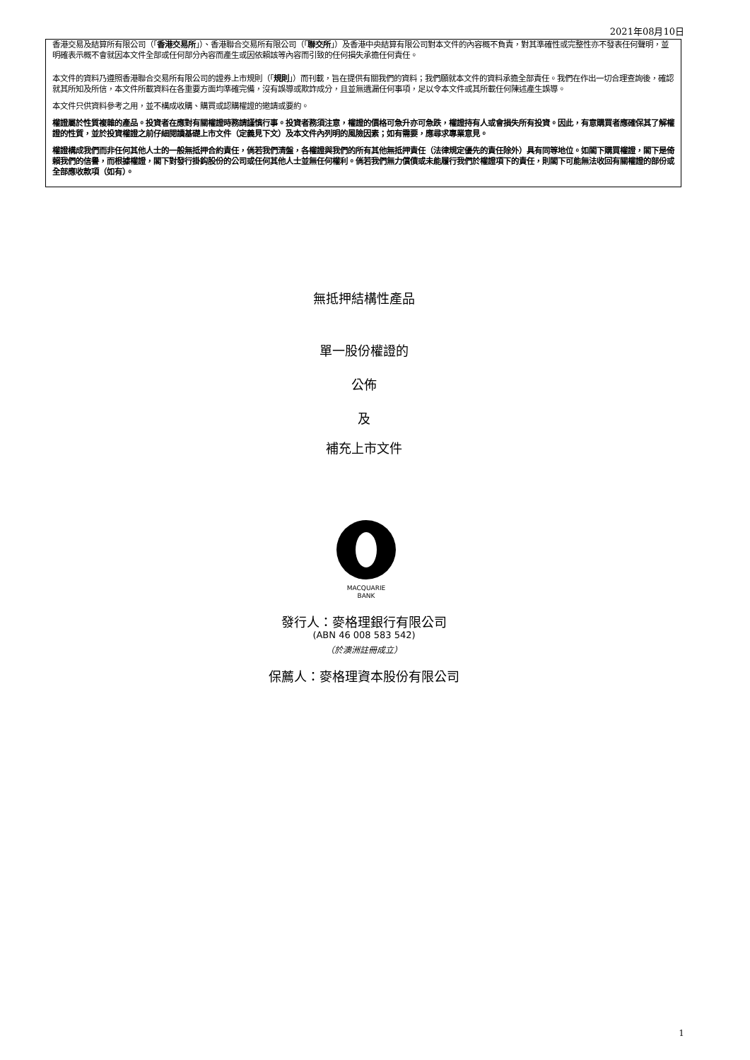2021年08月10日
香港交易及結算所有限公司（「香港交易所」）、香港聯合交易所有限公司（「聯交所」）及香港中央結算有限公司對本文件的內容概不負責，對其準確性或完整性亦不發表任何聲明，並明確表示概不會就因本文件全部或任何部分內容而產生或因依賴該等內容而引致的任何損失承擔任何責任。
本文件的資料乃遵照香港聯合交易所有限公司的證券上市規則（「規則」）而刊載，旨在提供有關我們的資料；我們願就本文件的資料承擔全部責任。我們在作出一切合理查詢後，確認就其所知及所信，本文件所載資料在各重要方面均準確完備，沒有誤導或欺詐成分，且並無遺漏任何事項，足以令本文件或其所載任何陳述產生誤導。
本文件只供資料參考之用，並不構成收購、購買或認購權證的邀請或要約。
權證屬於性質複雜的產品。投資者在應對有關權證時務請謹慎行事。投資者務須注意，權證的價格可急升亦可急跌，權證持有人或會損失所有投資。因此，有意購買者應確保其了解權證的性質，並於投資權證之前仔細閱讀基礎上市文件（定義見下文）及本文件內列明的風險因素；如有需要，應尋求專業意見。
權證構成我們而非任何其他人士的一般無抵押合約責任，倘若我們清盤，各權證與我們的所有其他無抵押責任（法律規定優先的責任除外）具有同等地位。如閣下購買權證，閣下是倚賴我們的信譽，而根據權證，閣下對發行掛鈎股份的公司或任何其他人士並無任何權利。倘若我們無力償債或未能履行我們於權證項下的責任，則閣下可能無法收回有關權證的部份或全部應收款項（如有）。
無抵押結構性產品
單一股份權證的
公佈
及
補充上市文件
MACQUARIE
BANK
發行人：麥格理銀行有限公司
(ABN 46 008 583 542)
（於澳洲註冊成立）
保薦人：麥格理資本股份有限公司
1